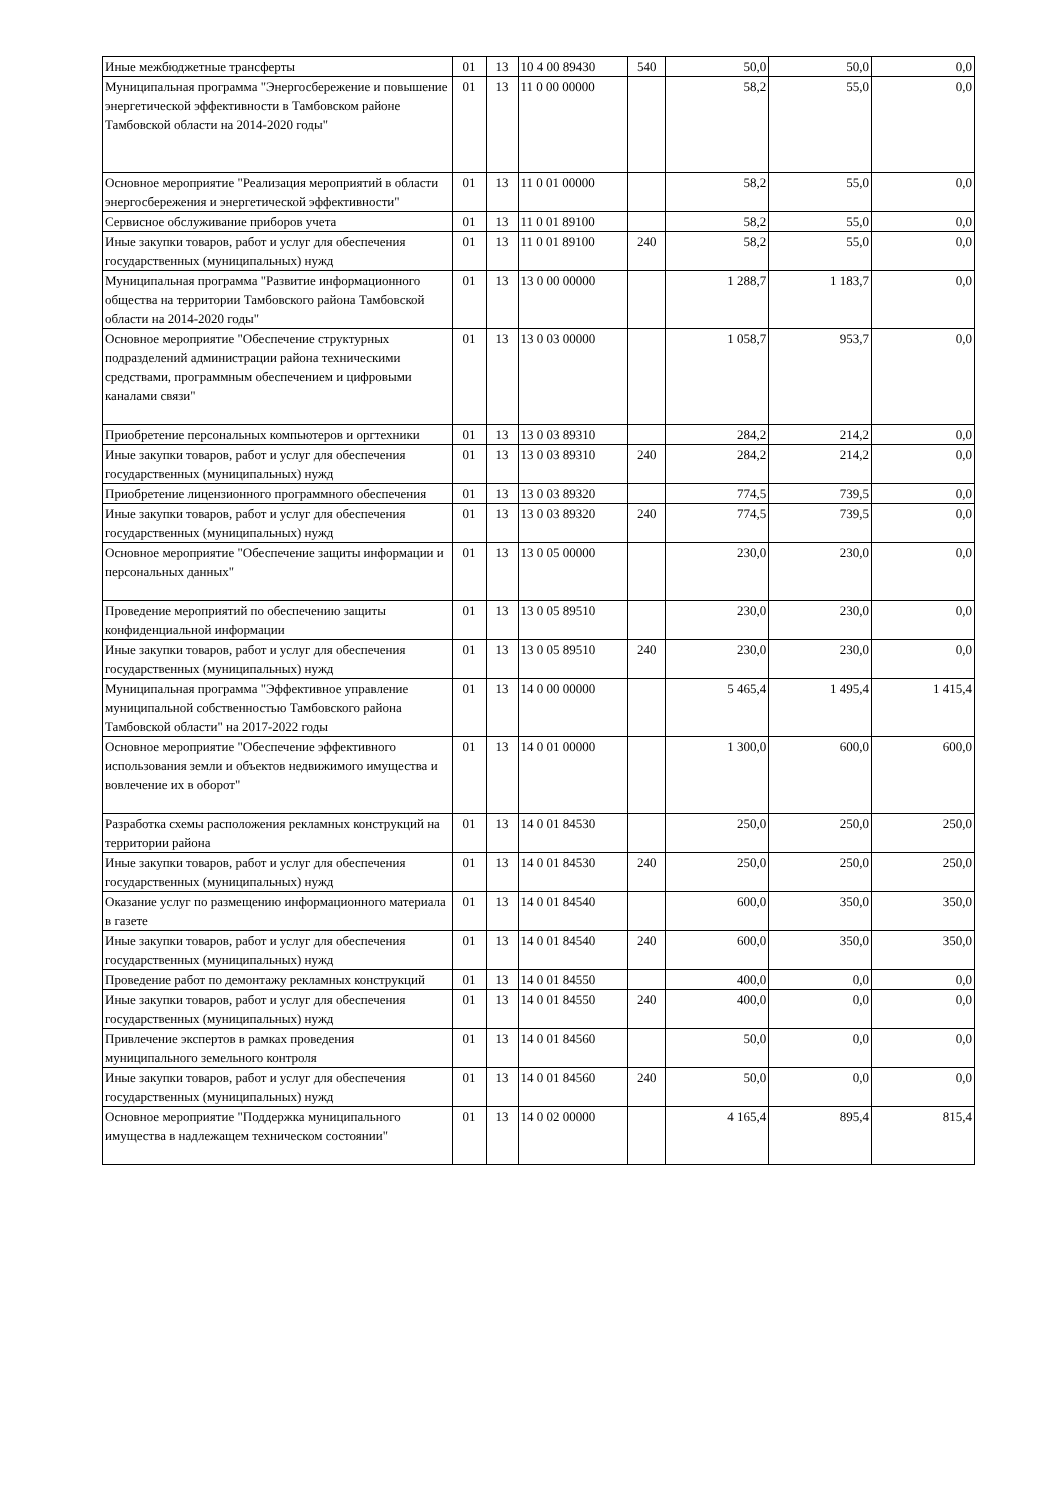| Иные межбюджетные трансферты | 01 | 13 | 10 4 00 89430 | 540 | 50,0 | 50,0 | 0,0 |
| Муниципальная программа "Энергосбережение и повышение энергетической эффективности в Тамбовском районе Тамбовской области на 2014-2020 годы" | 01 | 13 | 11 0 00 00000 | | 58,2 | 55,0 | 0,0 |
| Основное мероприятие "Реализация мероприятий в области энергосбережения и энергетической эффективности" | 01 | 13 | 11 0 01 00000 | | 58,2 | 55,0 | 0,0 |
| Сервисное обслуживание приборов учета | 01 | 13 | 11 0 01 89100 | | 58,2 | 55,0 | 0,0 |
| Иные закупки товаров, работ и услуг для обеспечения государственных (муниципальных) нужд | 01 | 13 | 11 0 01 89100 | 240 | 58,2 | 55,0 | 0,0 |
| Муниципальная программа "Развитие информационного общества на территории Тамбовского района Тамбовской области на 2014-2020 годы" | 01 | 13 | 13 0 00 00000 | | 1 288,7 | 1 183,7 | 0,0 |
| Основное мероприятие "Обеспечение структурных подразделений администрации района техническими средствами, программным обеспечением и цифровыми каналами связи" | 01 | 13 | 13 0 03 00000 | | 1 058,7 | 953,7 | 0,0 |
| Приобретение персональных компьютеров и оргтехники | 01 | 13 | 13 0 03 89310 | | 284,2 | 214,2 | 0,0 |
| Иные закупки товаров, работ и услуг для обеспечения государственных (муниципальных) нужд | 01 | 13 | 13 0 03 89310 | 240 | 284,2 | 214,2 | 0,0 |
| Приобретение лицензионного программного обеспечения | 01 | 13 | 13 0 03 89320 | | 774,5 | 739,5 | 0,0 |
| Иные закупки товаров, работ и услуг для обеспечения государственных (муниципальных) нужд | 01 | 13 | 13 0 03 89320 | 240 | 774,5 | 739,5 | 0,0 |
| Основное мероприятие "Обеспечение защиты информации и персональных данных" | 01 | 13 | 13 0 05 00000 | | 230,0 | 230,0 | 0,0 |
| Проведение мероприятий по обеспечению защиты конфиденциальной информации | 01 | 13 | 13 0 05 89510 | | 230,0 | 230,0 | 0,0 |
| Иные закупки товаров, работ и услуг для обеспечения государственных (муниципальных) нужд | 01 | 13 | 13 0 05 89510 | 240 | 230,0 | 230,0 | 0,0 |
| Муниципальная программа "Эффективное управление муниципальной собственностью Тамбовского района Тамбовской области" на 2017-2022 годы | 01 | 13 | 14 0 00 00000 | | 5 465,4 | 1 495,4 | 1 415,4 |
| Основное мероприятие "Обеспечение эффективного использования земли и объектов недвижимого имущества и вовлечение их в оборот" | 01 | 13 | 14 0 01 00000 | | 1 300,0 | 600,0 | 600,0 |
| Разработка схемы расположения рекламных конструкций на территории района | 01 | 13 | 14 0 01 84530 | | 250,0 | 250,0 | 250,0 |
| Иные закупки товаров, работ и услуг для обеспечения государственных (муниципальных) нужд | 01 | 13 | 14 0 01 84530 | 240 | 250,0 | 250,0 | 250,0 |
| Оказание услуг по размещению информационного материала в газете | 01 | 13 | 14 0 01 84540 | | 600,0 | 350,0 | 350,0 |
| Иные закупки товаров, работ и услуг для обеспечения государственных (муниципальных) нужд | 01 | 13 | 14 0 01 84540 | 240 | 600,0 | 350,0 | 350,0 |
| Проведение работ по демонтажу рекламных конструкций | 01 | 13 | 14 0 01 84550 | | 400,0 | 0,0 | 0,0 |
| Иные закупки товаров, работ и услуг для обеспечения государственных (муниципальных) нужд | 01 | 13 | 14 0 01 84550 | 240 | 400,0 | 0,0 | 0,0 |
| Привлечение экспертов в рамках проведения муниципального земельного контроля | 01 | 13 | 14 0 01 84560 | | 50,0 | 0,0 | 0,0 |
| Иные закупки товаров, работ и услуг для обеспечения государственных (муниципальных) нужд | 01 | 13 | 14 0 01 84560 | 240 | 50,0 | 0,0 | 0,0 |
| Основное мероприятие "Поддержка муниципального имущества в надлежащем техническом состоянии" | 01 | 13 | 14 0 02 00000 | | 4 165,4 | 895,4 | 815,4 |